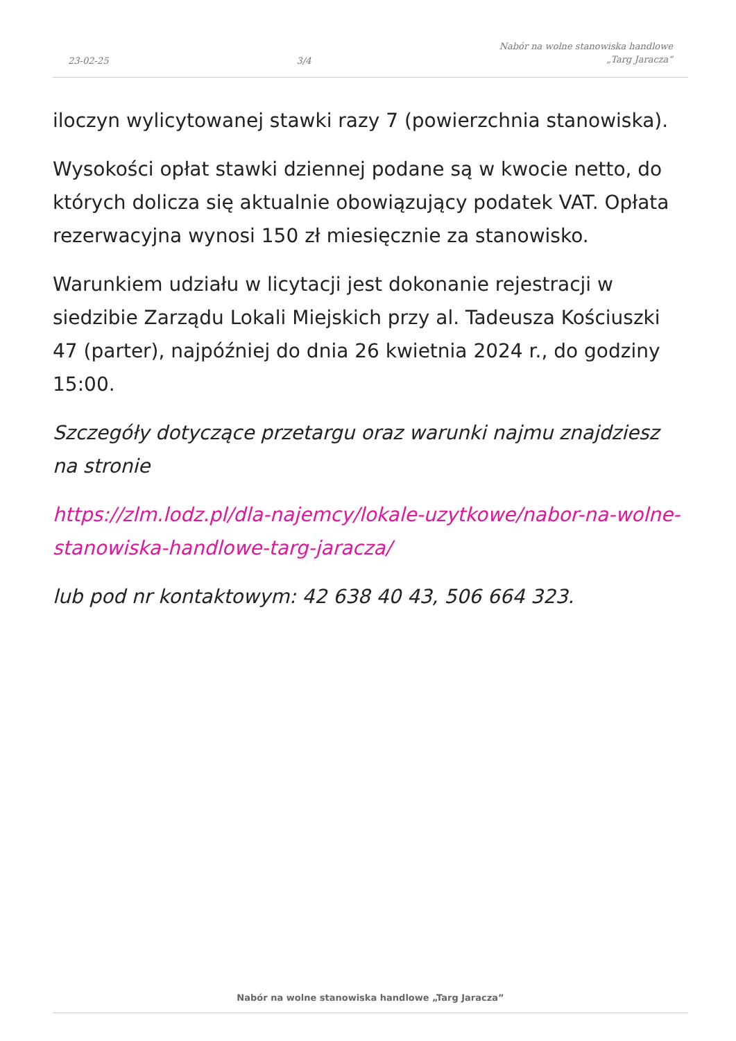23-02-25 3/4 Nabór na wolne stanowiska handlowe
„Targ Jaracza”
iloczyn wylicytowanej stawki razy 7 (powierzchnia stanowiska).
Wysokości opłat stawki dziennej podane są w kwocie netto, do których dolicza się aktualnie obowiązujący podatek VAT. Opłata rezerwacyjna wynosi 150 zł miesięcznie za stanowisko.
Warunkiem udziału w licytacji jest dokonanie rejestracji w siedzibie Zarządu Lokali Miejskich przy al. Tadeusza Kościuszki 47 (parter), najpóźniej do dnia 26 kwietnia 2024 r., do godziny 15:00.
Szczegóły dotyczące przetargu oraz warunki najmu znajdziesz na stronie
https://zlm.lodz.pl/dla-najemcy/lokale-uzytkowe/nabor-na-wolne-stanowiska-handlowe-targ-jaracza/
lub pod nr kontaktowym: 42 638 40 43, 506 664 323.
Nabór na wolne stanowiska handlowe „Targ Jaracza”